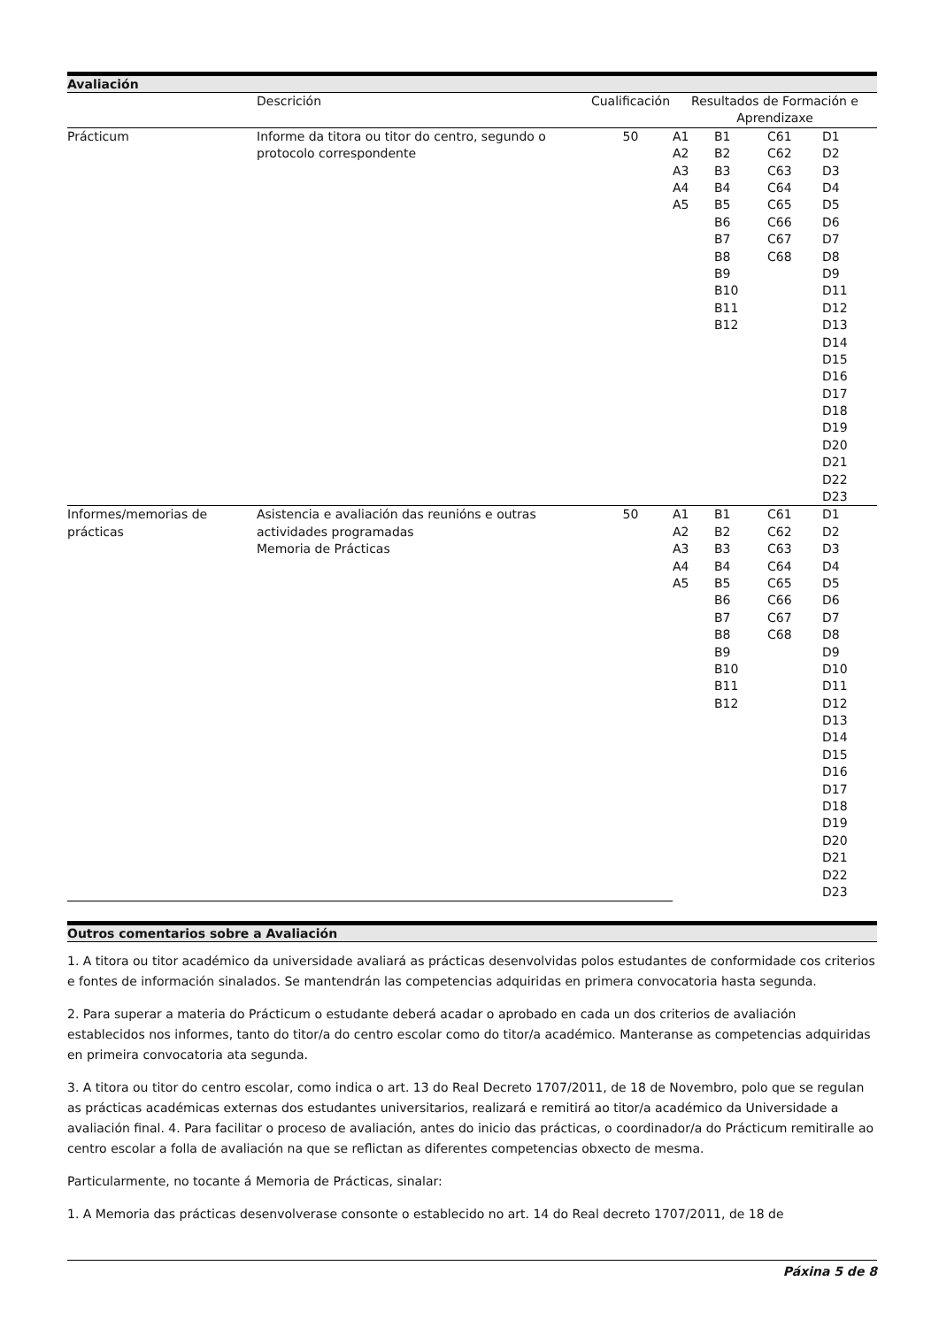Avaliación
| | Descrición | Cualificación | Resultados de Formación e Aprendizaxe | | | |
| --- | --- | --- | --- | --- | --- | --- |
| Prácticum | Informe da titora ou titor do centro, segundo o protocolo correspondente | 50 | A1 A2 A3 A4 A5 | B1 B2 B3 B4 B5 B6 B7 B8 B9 B10 B11 B12 | C61 C62 C63 C64 C65 C66 C67 C68 | D1 D2 D3 D4 D5 D6 D7 D8 D9 D11 D12 D13 D14 D15 D16 D17 D18 D19 D20 D21 D22 D23 |
| Informes/memorias de prácticas | Asistencia e avaliación das reunións e outras actividades programadas Memoria de Prácticas | 50 | A1 A2 A3 A4 A5 | B1 B2 B3 B4 B5 B6 B7 B8 B9 B10 B11 B12 | C61 C62 C63 C64 C65 C66 C67 C68 | D1 D2 D3 D4 D5 D6 D7 D8 D9 D10 D11 D12 D13 D14 D15 D16 D17 D18 D19 D20 D21 D22 D23 |
Outros comentarios sobre a Avaliación
1. A titora ou titor académico da universidade avaliará as prácticas desenvolvidas polos estudantes de conformidade cos criterios e fontes de información sinalados. Se mantendrán las competencias adquiridas en primera convocatoria hasta segunda.
2. Para superar a materia do Prácticum o estudante deberá acadar o aprobado en cada un dos criterios de avaliación establecidos nos informes, tanto do titor/a do centro escolar como do titor/a académico. Manteranse as competencias adquiridas en primeira convocatoria ata segunda.
3. A titora ou titor do centro escolar, como indica o art. 13 do Real Decreto 1707/2011, de 18 de Novembro, polo que se regulan as prácticas académicas externas dos estudantes universitarios, realizará e remitirá ao titor/a académico da Universidade a avaliación final. 4. Para facilitar o proceso de avaliación, antes do inicio das prácticas, o coordinador/a do Prácticum remitiralle ao centro escolar a folla de avaliación na que se reflictan as diferentes competencias obxecto de mesma.
Particularmente, no tocante á Memoria de Prácticas, sinalar:
1. A Memoria das prácticas desenvolverase consonte o establecido no art. 14 do Real decreto 1707/2011, de 18 de
Páxina 5 de 8